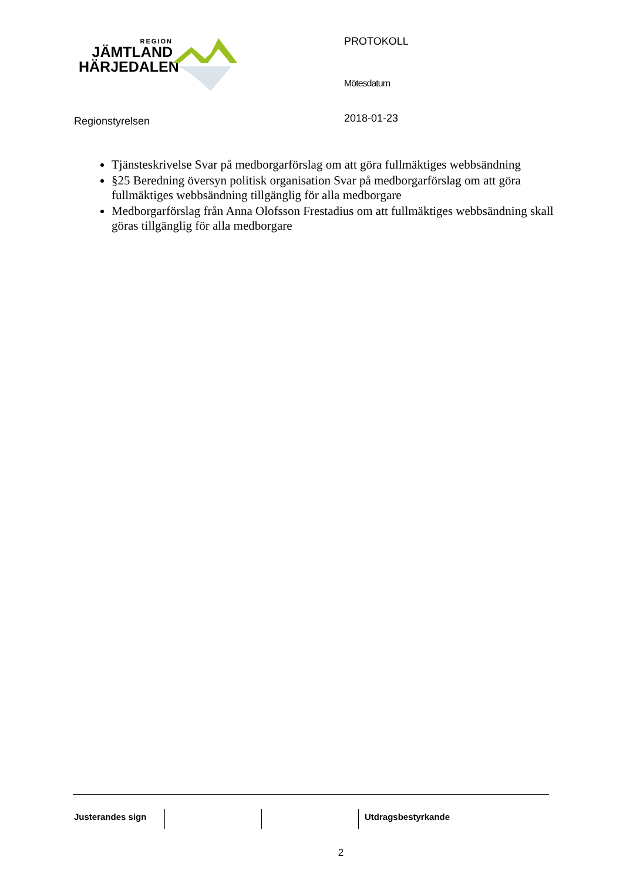REGION
JÄMTLAND
HÄRJEDALEN
PROTOKOLL
Mötesdatum
2018-01-23
Regionstyrelsen
Tjänsteskrivelse Svar på medborgarförslag om att göra fullmäktiges webbsändning
§25 Beredning översyn politisk organisation Svar på medborgarförslag om att göra fullmäktiges webbsändning tillgänglig för alla medborgare
Medborgarförslag från Anna Olofsson Frestadius om att fullmäktiges webbsändning skall göras tillgänglig för alla medborgare
Justerandes sign Utdragsbestyrkande
2